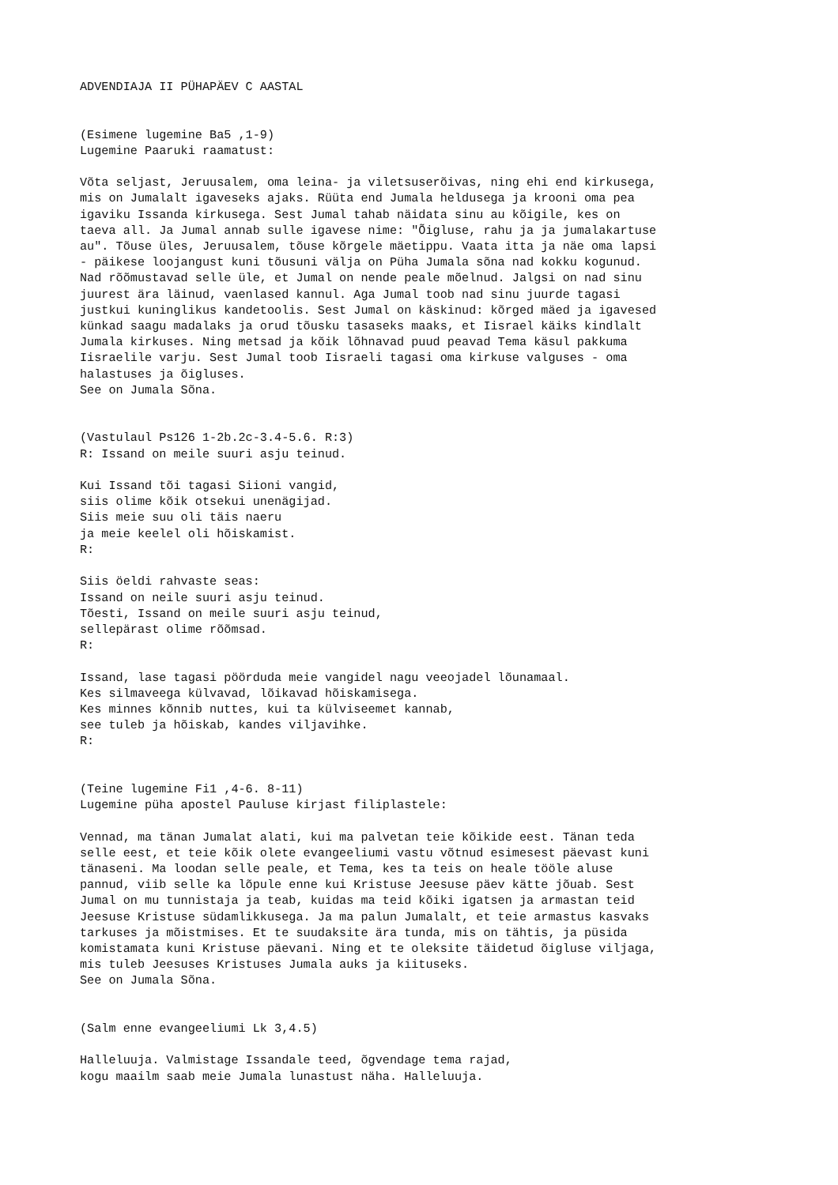ADVENDIAJA II PÜHAPÄEV C AASTAL


(Esimene lugemine Ba5 ,1-9)
Lugemine Paaruki raamatust:

Võta seljast, Jeruusalem, oma leina- ja viletsuserõivas, ning ehi end kirkusega,
mis on Jumalalt igaveseks ajaks. Rüüta end Jumala heldusega ja krooni oma pea
igaviku Issanda kirkusega. Sest Jumal tahab näidata sinu au kõigile, kes on
taeva all. Ja Jumal annab sulle igavese nime: "Õigluse, rahu ja ja jumalakartuse
au". Tõuse üles, Jeruusalem, tõuse kõrgele mäetippu. Vaata itta ja näe oma lapsi
- päikese loojangust kuni tõusuni välja on Püha Jumala sõna nad kokku kogunud.
Nad rõõmustavad selle üle, et Jumal on nende peale mõelnud. Jalgsi on nad sinu
juurest ära läinud, vaenlased kannul. Aga Jumal toob nad sinu juurde tagasi
justkui kuninglikus kandetoolis. Sest Jumal on käskinud: kõrged mäed ja igavesed
künkad saagu madalaks ja orud tõusku tasaseks maaks, et Iisrael käiks kindlalt
Jumala kirkuses. Ning metsad ja kõik lõhnavad puud peavad Tema käsul pakkuma
Iisraelile varju. Sest Jumal toob Iisraeli tagasi oma kirkuse valguses - oma
halastuses ja õigluses.
See on Jumala Sõna.


(Vastulaul Ps126 1-2b.2c-3.4-5.6. R:3)
R: Issand on meile suuri asju teinud.

Kui Issand tõi tagasi Siioni vangid,
siis olime kõik otsekui unenägijad.
Siis meie suu oli täis naeru
ja meie keelel oli hõiskamist.
R:

Siis öeldi rahvaste seas:
Issand on neile suuri asju teinud.
Tõesti, Issand on meile suuri asju teinud,
sellepärast olime rõõmsad.
R:

Issand, lase tagasi pöörduda meie vangidel nagu veeojadel lõunamaal.
Kes silmaveega külvavad, lõikavad hõiskamisega.
Kes minnes kõnnib nuttes, kui ta külviseemet kannab,
see tuleb ja hõiskab, kandes viljavihke.
R:


(Teine lugemine Fi1 ,4-6. 8-11)
Lugemine püha apostel Pauluse kirjast filiplastele:

Vennad, ma tänan Jumalat alati, kui ma palvetan teie kõikide eest. Tänan teda
selle eest, et teie kõik olete evangeeliumi vastu võtnud esimesest päevast kuni
tänaseni. Ma loodan selle peale, et Tema, kes ta teis on heale tööle aluse
pannud, viib selle ka lõpule enne kui Kristuse Jeesuse päev kätte jõuab. Sest
Jumal on mu tunnistaja ja teab, kuidas ma teid kõiki igatsen ja armastan teid
Jeesuse Kristuse südamlikkusega. Ja ma palun Jumalalt, et teie armastus kasvaks
tarkuses ja mõistmises. Et te suudaksite ära tunda, mis on tähtis, ja püsida
komistamata kuni Kristuse päevani. Ning et te oleksite täidetud õigluse viljaga,
mis tuleb Jeesuses Kristuses Jumala auks ja kiituseks.
See on Jumala Sõna.


(Salm enne evangeeliumi Lk 3,4.5)

Halleluuja. Valmistage Issandale teed, õgvendage tema rajad,
kogu maailm saab meie Jumala lunastust näha. Halleluuja.